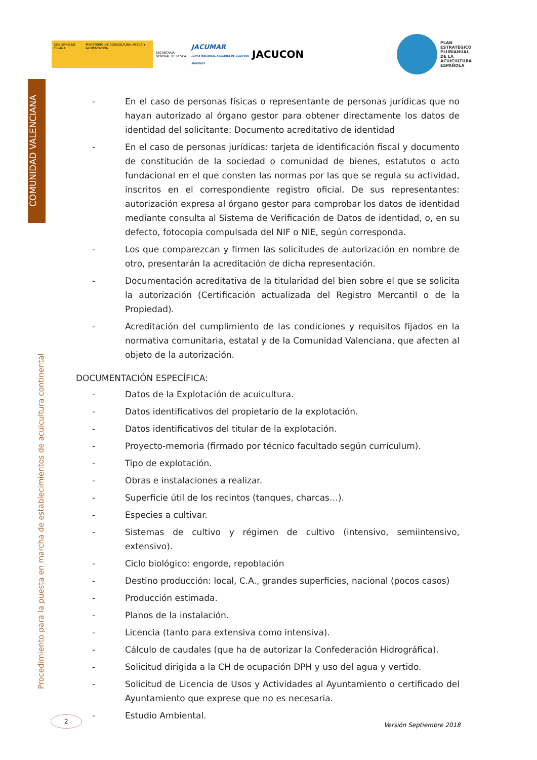GOBIERNO DE ESPAÑA MINISTERIO DE AGRICULTURA, PESCA Y ALIMENTACIÓN
SECRETARÍA GENERAL DE PESCA
JACUMAR
JUNTA NACIONAL ASESORA DE CULTIVOS MARINOS
JACUCON
PLAN
ESTRATÉGICO
PLURIANUAL
DE LA
ACUICULTURA
ESPAÑOLA
COMUNIDAD VALENCIANA
Procedimiento para la puesta en marcha de establecimientos de acuicultura continental
- En el caso de personas físicas o representante de personas jurídicas que no hayan autorizado al órgano gestor para obtener directamente los datos de identidad del solicitante: Documento acreditativo de identidad
- En el caso de personas jurídicas: tarjeta de identificación fiscal y documento de constitución de la sociedad o comunidad de bienes, estatutos o acto fundacional en el que consten las normas por las que se regula su actividad, inscritos en el correspondiente registro oficial. De sus representantes: autorización expresa al órgano gestor para comprobar los datos de identidad mediante consulta al Sistema de Verificación de Datos de identidad, o, en su defecto, fotocopia compulsada del NIF o NIE, según corresponda.
- Los que comparezcan y firmen las solicitudes de autorización en nombre de otro, presentarán la acreditación de dicha representación.
- Documentación acreditativa de la titularidad del bien sobre el que se solicita la autorización (Certificación actualizada del Registro Mercantil o de la Propiedad).
- Acreditación del cumplimiento de las condiciones y requisitos fijados en la normativa comunitaria, estatal y de la Comunidad Valenciana, que afecten al objeto de la autorización.
DOCUMENTACIÓN ESPECÍFICA:
- Datos de la Explotación de acuicultura.
- Datos identificativos del propietario de la explotación.
- Datos identificativos del titular de la explotación.
- Proyecto-memoria (firmado por técnico facultado según currículum).
- Tipo de explotación.
- Obras e instalaciones a realizar.
- Superficie útil de los recintos (tanques, charcas…).
- Especies a cultivar.
- Sistemas de cultivo y régimen de cultivo (intensivo, semiintensivo, extensivo).
- Ciclo biológico: engorde, repoblación
- Destino producción: local, C.A., grandes superficies, nacional (pocos casos)
- Producción estimada.
- Planos de la instalación.
- Licencia (tanto para extensiva como intensiva).
- Cálculo de caudales (que ha de autorizar la Confederación Hidrográfica).
- Solicitud dirigida a la CH de ocupación DPH y uso del agua y vertido.
- Solicitud de Licencia de Usos y Actividades al Ayuntamiento o certificado del Ayuntamiento que exprese que no es necesaria.
- Estudio Ambiental.
2 Versión Septiembre 2018